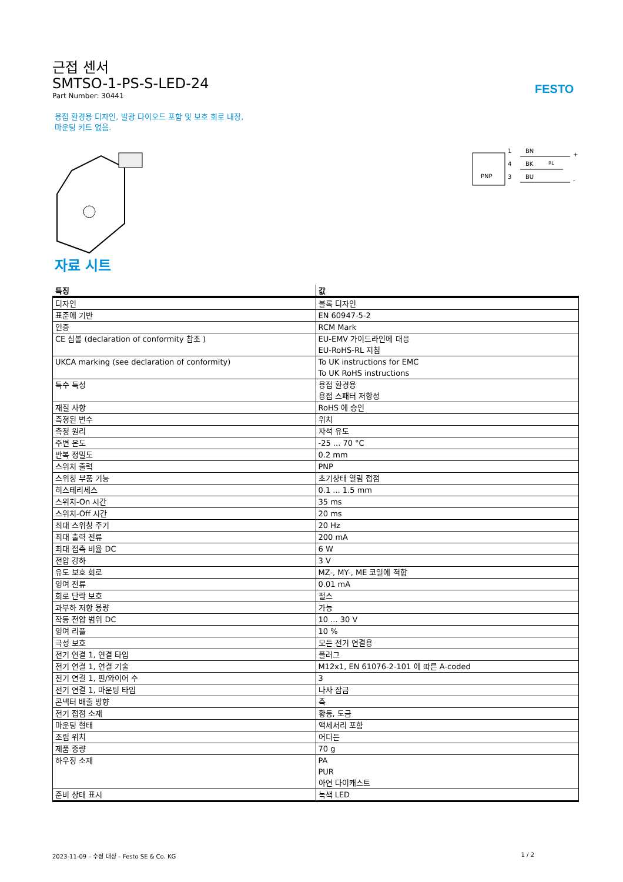근접 센서
SMTSO-1-PS-S-LED-24
Part Number: 30441
FESTO
용접 환경용 디자인, 발광 다이오드 포함 및 보호 회로 내장,
마운팅 키트 없음.
PNP
1
4
3
BN
BK
BU
RL
+
-
자료 시트
| 특징 | 값 |
| --- | --- |
| 디자인 | 블록 디자인 |
| 표준에 기반 | EN 60947-5-2 |
| 인증 | RCM Mark |
| CE 심볼 (declaration of conformity 참조 ) | EU-EMV 가이드라인에 대응 EU-RoHS-RL 지침 |
| UKCA marking (see declaration of conformity) | To UK instructions for EMC To UK RoHS instructions |
| 특수 특성 | 용접 환경용 용접 스패터 저항성 |
| 재질 사항 | RoHS 에 승인 |
| 측정된 변수 | 위치 |
| 측정 원리 | 자석 유도 |
| 주변 온도 | -25 ... 70 °C |
| 반복 정밀도 | 0.2 mm |
| 스위치 출력 | PNP |
| 스위칭 부품 기능 | 초기상태 열림 접점 |
| 히스테리세스 | 0.1 ... 1.5 mm |
| 스위치-On 시간 | 35 ms |
| 스위치-Off 시간 | 20 ms |
| 최대 스위칭 주기 | 20 Hz |
| 최대 출력 전류 | 200 mA |
| 최대 접촉 비율 DC | 6 W |
| 전압 강하 | 3 V |
| 유도 보호 회로 | MZ-, MY-, ME 코일에 적합 |
| 잉여 전류 | 0.01 mA |
| 회로 단락 보호 | 펄스 |
| 과부하 저항 용량 | 가능 |
| 작동 전압 범위 DC | 10 ... 30 V |
| 잉여 리플 | 10 % |
| 극성 보호 | 모든 전기 연결용 |
| 전기 연결 1, 연결 타입 | 플러그 |
| 전기 연결 1, 연결 기술 | M12x1, EN 61076-2-101 에 따른 A-coded |
| 전기 연결 1, 핀/와이어 수 | 3 |
| 전기 연결 1, 마운팅 타입 | 나사 잠금 |
| 콘넥터 배출 방향 | 축 |
| 전기 접점 소재 | 황동, 도금 |
| 마운팅 형태 | 액세서리 포함 |
| 조립 위치 | 어디든 |
| 제품 중량 | 70 g |
| 하우징 소재 | PA PUR 아연 다이캐스트 |
| 준비 상태 표시 | 녹색 LED |
2023-11-09 – 수정 대상 – Festo SE & Co. KG 1 / 2